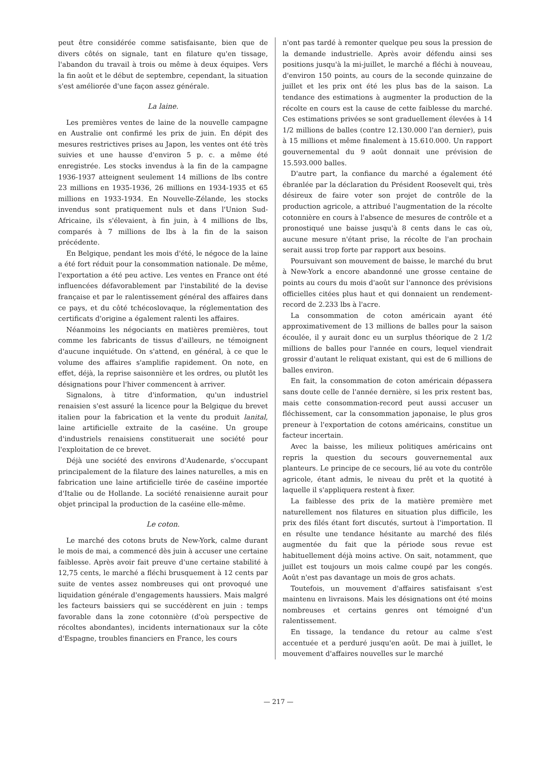peut être considérée comme satisfaisante, bien que de divers côtés on signale, tant en filature qu'en tissage, l'abandon du travail à trois ou même à deux équipes. Vers la fin août et le début de septembre, cependant, la situation s'est améliorée d'une façon assez générale.
La laine.
Les premières ventes de laine de la nouvelle campagne en Australie ont confirmé les prix de juin. En dépit des mesures restrictives prises au Japon, les ventes ont été très suivies et une hausse d'environ 5 p. c. a même été enregistrée. Les stocks invendus à la fin de la campagne 1936-1937 atteignent seulement 14 millions de lbs contre 23 millions en 1935-1936, 26 millions en 1934-1935 et 65 millions en 1933-1934. En Nouvelle-Zélande, les stocks invendus sont pratiquement nuls et dans l'Union Sud-Africaine, ils s'élevaient, à fin juin, à 4 millions de lbs, comparés à 7 millions de lbs à la fin de la saison précédente.
En Belgique, pendant les mois d'été, le négoce de la laine a été fort réduit pour la consommation nationale. De même, l'exportation a été peu active. Les ventes en France ont été influencées défavorablement par l'instabilité de la devise française et par le ralentissement général des affaires dans ce pays, et du côté tchécoslovaque, la réglementation des certificats d'origine a également ralenti les affaires.
Néanmoins les négociants en matières premières, tout comme les fabricants de tissus d'ailleurs, ne témoignent d'aucune inquiétude. On s'attend, en général, à ce que le volume des affaires s'amplifie rapidement. On note, en effet, déjà, la reprise saisonnière et les ordres, ou plutôt les désignations pour l'hiver commencent à arriver.
Signalons, à titre d'information, qu'un industriel renaisien s'est assuré la licence pour la Belgique du brevet italien pour la fabrication et la vente du produit lanital, laine artificielle extraite de la caséine. Un groupe d'industriels renaisiens constituerait une société pour l'exploitation de ce brevet.
Déjà une société des environs d'Audenarde, s'occupant principalement de la filature des laines naturelles, a mis en fabrication une laine artificielle tirée de caséine importée d'Italie ou de Hollande. La société renaisienne aurait pour objet principal la production de la caséine elle-même.
Le coton.
Le marché des cotons bruts de New-York, calme durant le mois de mai, a commencé dès juin à accuser une certaine faiblesse. Après avoir fait preuve d'une certaine stabilité à 12,75 cents, le marché a fléchi brusquement à 12 cents par suite de ventes assez nombreuses qui ont provoqué une liquidation générale d'engagements haussiers. Mais malgré les facteurs baissiers qui se succédèrent en juin : temps favorable dans la zone cotonnière (d'où perspective de récoltes abondantes), incidents internationaux sur la côte d'Espagne, troubles financiers en France, les cours
n'ont pas tardé à remonter quelque peu sous la pression de la demande industrielle. Après avoir défendu ainsi ses positions jusqu'à la mi-juillet, le marché a fléchi à nouveau, d'environ 150 points, au cours de la seconde quinzaine de juillet et les prix ont été les plus bas de la saison. La tendance des estimations à augmenter la production de la récolte en cours est la cause de cette faiblesse du marché. Ces estimations privées se sont graduellement élevées à 14 1/2 millions de balles (contre 12.130.000 l'an dernier), puis à 15 millions et même finalement à 15.610.000. Un rapport gouvernemental du 9 août donnait une prévision de 15.593.000 balles.
D'autre part, la confiance du marché a également été ébranlée par la déclaration du Président Roosevelt qui, très désireux de faire voter son projet de contrôle de la production agricole, a attribué l'augmentation de la récolte cotonnière en cours à l'absence de mesures de contrôle et a pronostiqué une baisse jusqu'à 8 cents dans le cas où, aucune mesure n'étant prise, la récolte de l'an prochain serait aussi trop forte par rapport aux besoins.
Poursuivant son mouvement de baisse, le marché du brut à New-York a encore abandonné une grosse centaine de points au cours du mois d'août sur l'annonce des prévisions officielles citées plus haut et qui donnaient un rendement-record de 2.233 lbs à l'acre.
La consommation de coton américain ayant été approximativement de 13 millions de balles pour la saison écoulée, il y aurait donc eu un surplus théorique de 2 1/2 millions de balles pour l'année en cours, lequel viendrait grossir d'autant le reliquat existant, qui est de 6 millions de balles environ.
En fait, la consommation de coton américain dépassera sans doute celle de l'année dernière, si les prix restent bas, mais cette consommation-record peut aussi accuser un fléchissement, car la consommation japonaise, le plus gros preneur à l'exportation de cotons américains, constitue un facteur incertain.
Avec la baisse, les milieux politiques américains ont repris la question du secours gouvernemental aux planteurs. Le principe de ce secours, lié au vote du contrôle agricole, étant admis, le niveau du prêt et la quotité à laquelle il s'appliquera restent à fixer.
La faiblesse des prix de la matière première met naturellement nos filatures en situation plus difficile, les prix des filés étant fort discutés, surtout à l'importation. Il en résulte une tendance hésitante au marché des filés augmentée du fait que la période sous revue est habituellement déjà moins active. On sait, notamment, que juillet est toujours un mois calme coupé par les congés. Août n'est pas davantage un mois de gros achats.
Toutefois, un mouvement d'affaires satisfaisant s'est maintenu en livraisons. Mais les désignations ont été moins nombreuses et certains genres ont témoigné d'un ralentissement.
En tissage, la tendance du retour au calme s'est accentuée et a perduré jusqu'en août. De mai à juillet, le mouvement d'affaires nouvelles sur le marché
— 217 —